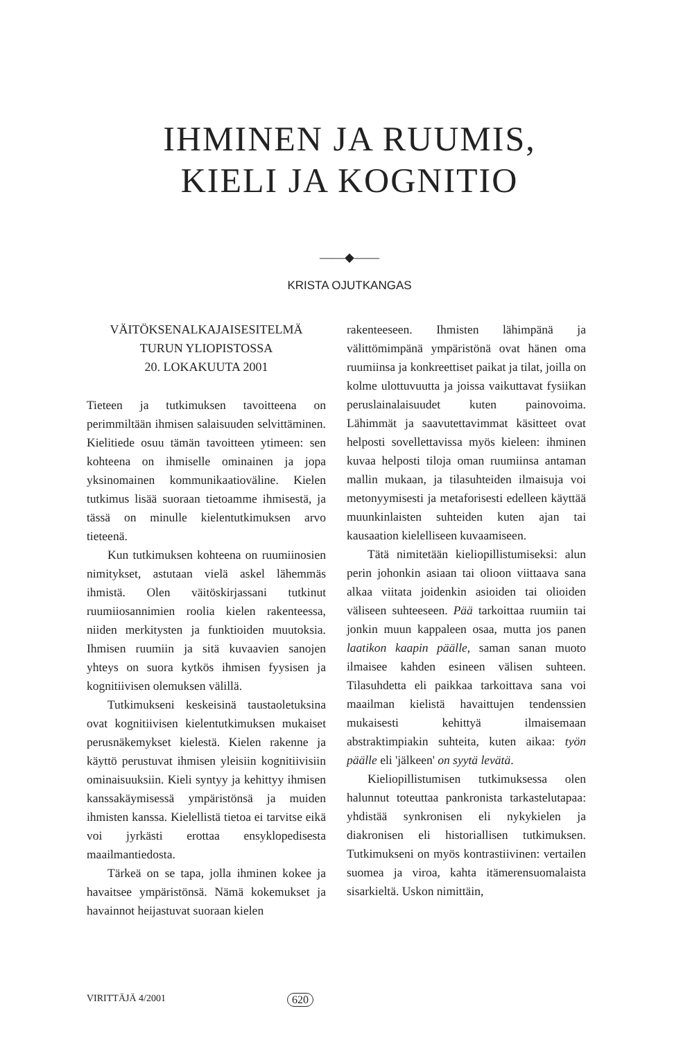IHMINEN JA RUUMIS,
KIELI JA KOGNITIO
——◆——
KRISTA OJUTKANGAS
VÄITÖKSENALKAJAISESITELMÄ
TURUN YLIOPISTOSSA
20. LOKAKUUTA 2001
Tieteen ja tutkimuksen tavoitteena on perimmiltään ihmisen salaisuuden selvittäminen. Kielitiede osuu tämän tavoitteen ytimeen: sen kohteena on ihmiselle ominainen ja jopa yksinomainen kommunikaatioväline. Kielen tutkimus lisää suoraan tietoamme ihmisestä, ja tässä on minulle kielentutkimuksen arvo tieteenä.
Kun tutkimuksen kohteena on ruumiinosien nimitykset, astutaan vielä askel lähemmäs ihmistä. Olen väitöskirjassani tutkinut ruumiiosannimien roolia kielen rakenteessa, niiden merkitysten ja funktioiden muutoksia. Ihmisen ruumiin ja sitä kuvaavien sanojen yhteys on suora kytkös ihmisen fyysisen ja kognitiivisen olemuksen välillä.
Tutkimukseni keskeisinä taustaoletuksina ovat kognitiivisen kielentutkimuksen mukaiset perusnäkemykset kielestä. Kielen rakenne ja käyttö perustuvat ihmisen yleisiin kognitiivisiin ominaisuuksiin. Kieli syntyy ja kehittyy ihmisen kanssakäymisessä ympäristönsä ja muiden ihmisten kanssa. Kielellistä tietoa ei tarvitse eikä voi jyrkästi erottaa ensyklopedisesta maailmantiedosta.
Tärkeä on se tapa, jolla ihminen kokee ja havaitsee ympäristönsä. Nämä kokemukset ja havainnot heijastuvat suoraan kielen
rakenteeseen. Ihmisten lähimpänä ja välittömimpänä ympäristönä ovat hänen oma ruumiinsa ja konkreettiset paikat ja tilat, joilla on kolme ulottuvuutta ja joissa vaikuttavat fysiikan peruslainalaisuudet kuten painovoima. Lähimmät ja saavutettavimmat käsitteet ovat helposti sovellettavissa myös kieleen: ihminen kuvaa helposti tiloja oman ruumiinsa antaman mallin mukaan, ja tilasuhteiden ilmaisuja voi metonyymisesti ja metaforisesti edelleen käyttää muunkinlaisten suhteiden kuten ajan tai kausaation kielelliseen kuvaamiseen.
Tätä nimitetään kieliopillistumiseksi: alun perin johonkin asiaan tai olioon viittaava sana alkaa viitata joidenkin asioiden tai olioiden väliseen suhteeseen. Pää tarkoittaa ruumiin tai jonkin muun kappaleen osaa, mutta jos panen laatikon kaapin päälle, saman sanan muoto ilmaisee kahden esineen välisen suhteen. Tilasuhdetta eli paikkaa tarkoittava sana voi maailman kielistä havaittujen tendenssien mukaisesti kehittyä ilmaisemaan abstraktimpiakin suhteita, kuten aikaa: työn päälle eli 'jälkeen' on syytä levätä.
Kieliopillistumisen tutkimuksessa olen halunnut toteuttaa pankronista tarkastelutapaa: yhdistää synkronisen eli nykykielen ja diakronisen eli historiallisen tutkimuksen. Tutkimukseni on myös kontrastiivinen: vertailen suomea ja viroa, kahta itämerensuomalaista sisarkieltä. Uskon nimittäin,
VIRITTÄJÄ 4/2001 620